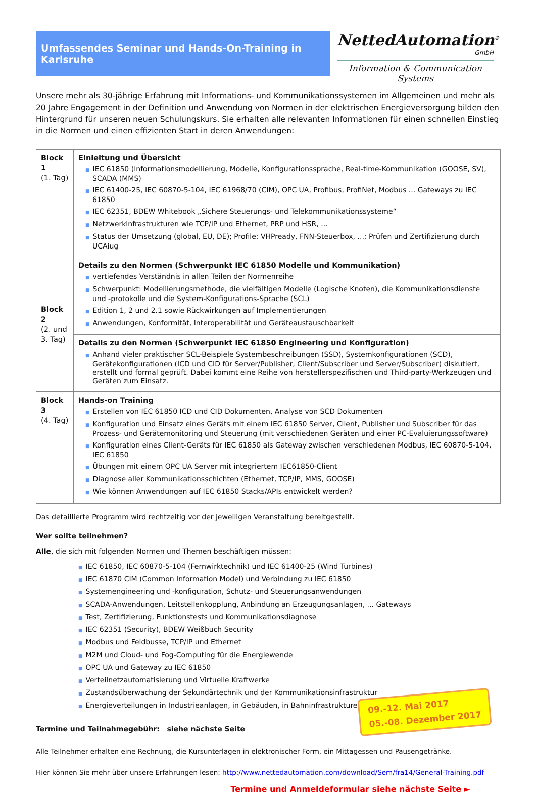Umfassendes Seminar und Hands-On-Training in Karlsruhe
NettedAutomation<sup>®</sup>
GmbH
Information & Communication Systems
Unsere mehr als 30-jährige Erfahrung mit Informations- und Kommunikationssystemen im Allgemeinen und mehr als 20 Jahre Engagement in der Definition und Anwendung von Normen in der elektrischen Energieversorgung bilden den Hintergrund für unseren neuen Schulungskurs. Sie erhalten alle relevanten Informationen für einen schnellen Einstieg in die Normen und einen effizienten Start in deren Anwendungen:
| Block 1 (1. Tag) | Einleitung und Übersicht ■ IEC 61850 (Informationsmodellierung, Modelle, Konfigurationssprache, Real-time-Kommunikation (GOOSE, SV), SCADA (MMS) ■ IEC 61400-25, IEC 60870-5-104, IEC 61968/70 (CIM), OPC UA, Profibus, ProfiNet, Modbus ... Gateways zu IEC 61850 ■ IEC 62351, BDEW Whitebook „Sichere Steuerungs- und Telekommunikationssysteme“ ■ Netzwerkinfrastrukturen wie TCP/IP und Ethernet, PRP und HSR, ... ■ Status der Umsetzung (global, EU, DE); Profile: VHPready, FNN-Steuerbox, ...; Prüfen und Zertifizierung durch UCAiug |
| Block 2 (2. und 3. Tag) | Details zu den Normen (Schwerpunkt IEC 61850 Modelle und Kommunikation) ■ vertiefendes Verständnis in allen Teilen der Normenreihe ■ Schwerpunkt: Modellierungsmethode, die vielfältigen Modelle (Logische Knoten), die Kommunikationsdienste und -protokolle und die System-Konfigurations-Sprache (SCL) ■ Edition 1, 2 und 2.1 sowie Rückwirkungen auf Implementierungen ■ Anwendungen, Konformität, Interoperabilität und Geräteaustauschbarkeit |
| | Details zu den Normen (Schwerpunkt IEC 61850 Engineering und Konfiguration) ■ Anhand vieler praktischer SCL-Beispiele Systembeschreibungen (SSD), Systemkonfigurationen (SCD), Gerätekonfigurationen (ICD und CID für Server/Publisher, Client/Subscriber und Server/Subscriber) diskutiert, erstellt und formal geprüft. Dabei kommt eine Reihe von herstellerspezifischen und Third-party-Werkzeugen und Geräten zum Einsatz. |
| Block 3 (4. Tag) | Hands-on Training ■ Erstellen von IEC 61850 ICD und CID Dokumenten, Analyse von SCD Dokumenten ■ Konfiguration und Einsatz eines Geräts mit einem IEC 61850 Server, Client, Publisher und Subscriber für das Prozess- und Gerätemonitoring und Steuerung (mit verschiedenen Geräten und einer PC-Evaluierungssoftware) ■ Konfiguration eines Client-Geräts für IEC 61850 als Gateway zwischen verschiedenen Modbus, IEC 60870-5-104, IEC 61850 ■ Übungen mit einem OPC UA Server mit integriertem IEC61850-Client ■ Diagnose aller Kommunikationsschichten (Ethernet, TCP/IP, MMS, GOOSE) ■ Wie können Anwendungen auf IEC 61850 Stacks/APIs entwickelt werden? |
Das detaillierte Programm wird rechtzeitig vor der jeweiligen Veranstaltung bereitgestellt.
Wer sollte teilnehmen?
Alle, die sich mit folgenden Normen und Themen beschäftigen müssen:
■ IEC 61850, IEC 60870-5-104 (Fernwirktechnik) und IEC 61400-25 (Wind Turbines)
■ IEC 61870 CIM (Common Information Model) und Verbindung zu IEC 61850
■ Systemengineering und -konfiguration, Schutz- und Steuerungsanwendungen
■ SCADA-Anwendungen, Leitstellenkopplung, Anbindung an Erzeugungsanlagen, ... Gateways
■ Test, Zertifizierung, Funktionstests und Kommunikationsdiagnose
■ IEC 62351 (Security), BDEW Weißbuch Security
■ Modbus und Feldbusse, TCP/IP und Ethernet
■ M2M und Cloud- und Fog-Computing für die Energiewende
■ OPC UA und Gateway zu IEC 61850
■ Verteilnetzautomatisierung und Virtuelle Kraftwerke
■ Zustandsüberwachung der Sekundärtechnik und der Kommunikationsinfrastruktur
■ Energieverteilungen in Industrieanlagen, in Gebäuden, in Bahninfrastrukturen ...
09.-12. Mai 2017
05.-08. Dezember 2017
Termine und Teilnahmegebühr: siehe nächste Seite
Alle Teilnehmer erhalten eine Rechnung, die Kursunterlagen in elektronischer Form, ein Mittagessen und Pausengetränke.
Hier können Sie mehr über unsere Erfahrungen lesen: http://www.nettedautomation.com/download/Sem/fra14/General-Training.pdf
Termine und Anmeldeformular siehe nächste Seite ►